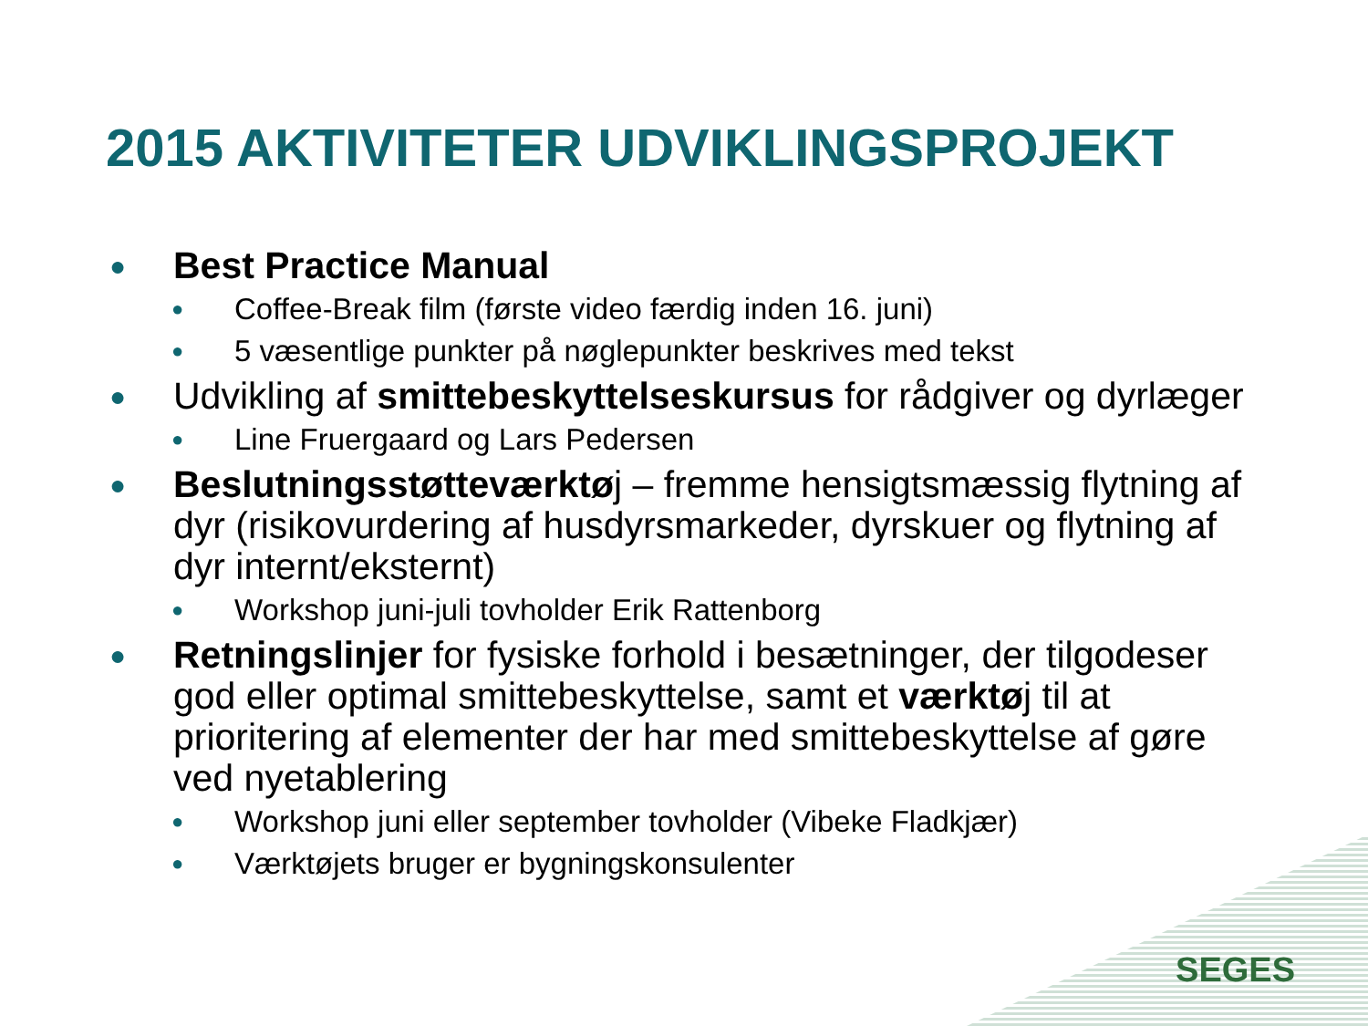2015 AKTIVITETER UDVIKLINGSPROJEKT
● Best Practice Manual
● Coffee-Break film (første video færdig inden 16. juni)
● 5 væsentlige punkter på nøglepunkter beskrives med tekst
● Udvikling af smittebeskyttelseskursus for rådgiver og dyrlæger
● Line Fruergaard og Lars Pedersen
● Beslutningsstøtteværktøj – fremme hensigtsmæssig flytning af dyr (risikovurdering af husdyrsmarkeder, dyrskuer og flytning af dyr internt/eksternt)
● Workshop juni-juli tovholder Erik Rattenborg
● Retningslinjer for fysiske forhold i besætninger, der tilgodeser god eller optimal smittebeskyttelse, samt et værktøj til at prioritering af elementer der har med smittebeskyttelse af gøre ved nyetablering
● Workshop juni eller september tovholder (Vibeke Fladkjær)
● Værktøjets bruger er bygningskonsulenter
SEGES